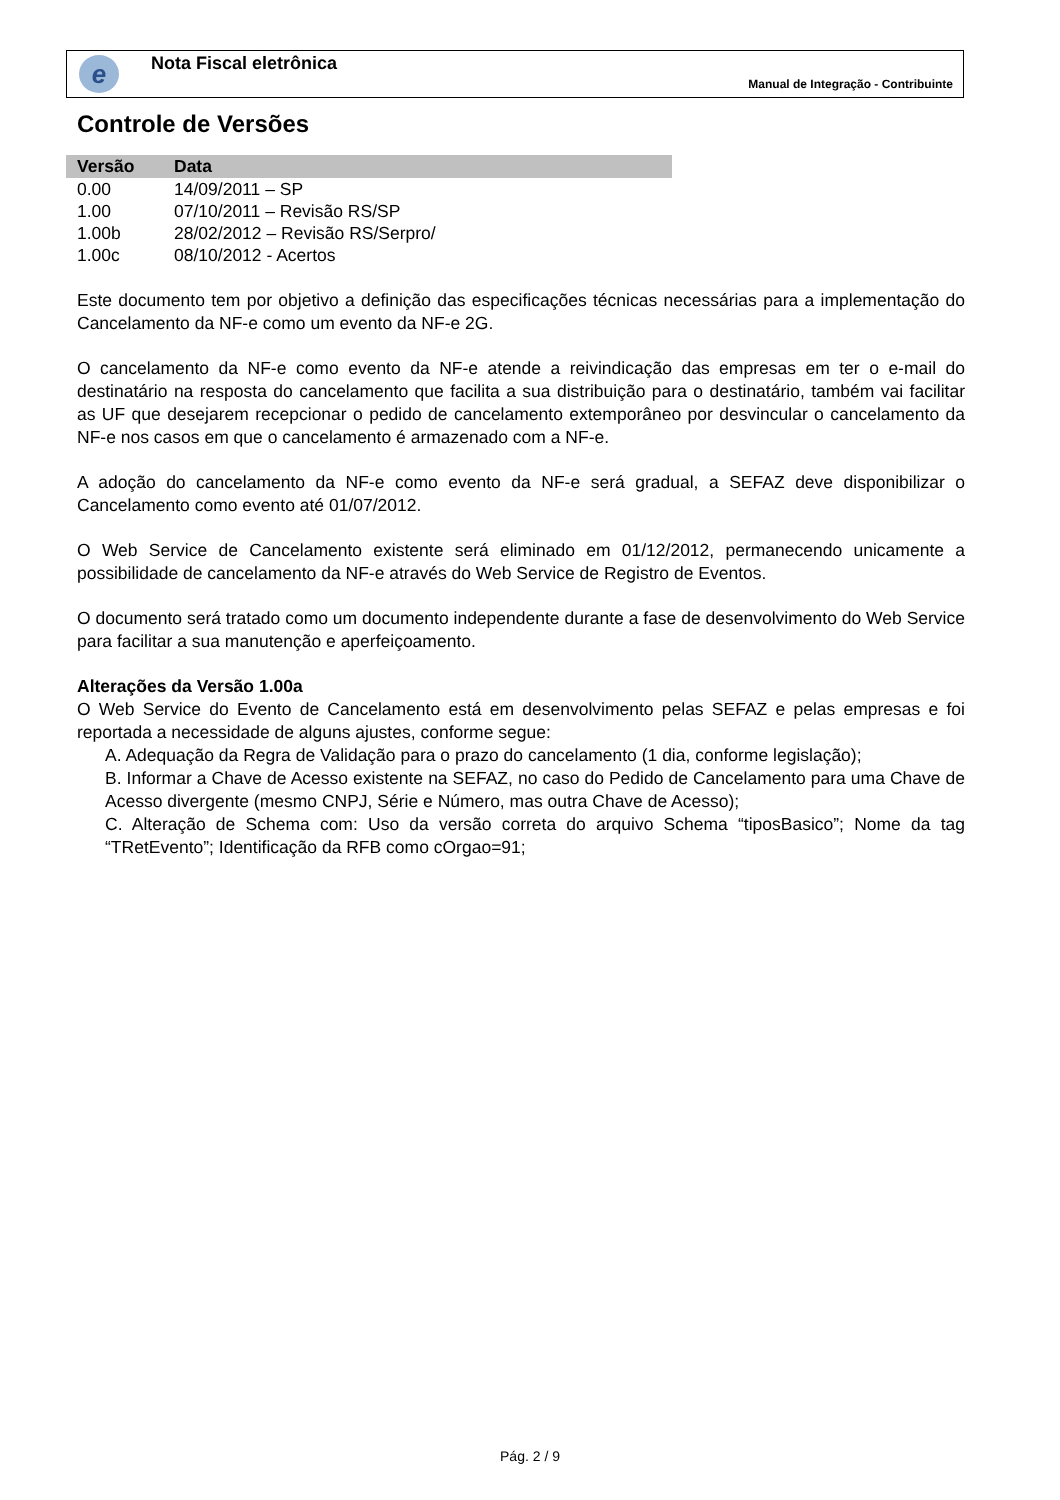e Nota Fiscal eletrônica
Manual de Integração - Contribuinte
Controle de Versões
| Versão | Data |
| --- | --- |
| 0.00 | 14/09/2011 – SP |
| 1.00 | 07/10/2011 – Revisão RS/SP |
| 1.00b | 28/02/2012 – Revisão RS/Serpro/ |
| 1.00c | 08/10/2012 - Acertos |
Este documento tem por objetivo a definição das especificações técnicas necessárias para a implementação do Cancelamento da NF-e como um evento da NF-e 2G.
O cancelamento da NF-e como evento da NF-e atende a reivindicação das empresas em ter o e-mail do destinatário na resposta do cancelamento que facilita a sua distribuição para o destinatário, também vai facilitar as UF que desejarem recepcionar o pedido de cancelamento extemporâneo por desvincular o cancelamento da NF-e nos casos em que o cancelamento é armazenado com a NF-e.
A adoção do cancelamento da NF-e como evento da NF-e será gradual, a SEFAZ deve disponibilizar o Cancelamento como evento até 01/07/2012.
O Web Service de Cancelamento existente será eliminado em 01/12/2012, permanecendo unicamente a possibilidade de cancelamento da NF-e através do Web Service de Registro de Eventos.
O documento será tratado como um documento independente durante a fase de desenvolvimento do Web Service para facilitar a sua manutenção e aperfeiçoamento.
Alterações da Versão 1.00a
O Web Service do Evento de Cancelamento está em desenvolvimento pelas SEFAZ e pelas empresas e foi reportada a necessidade de alguns ajustes, conforme segue:
A. Adequação da Regra de Validação para o prazo do cancelamento (1 dia, conforme legislação);
B. Informar a Chave de Acesso existente na SEFAZ, no caso do Pedido de Cancelamento para uma Chave de Acesso divergente (mesmo CNPJ, Série e Número, mas outra Chave de Acesso);
C. Alteração de Schema com: Uso da versão correta do arquivo Schema “tiposBasico”; Nome da tag “TRetEvento”; Identificação da RFB como cOrgao=91;
Pág. 2 / 9